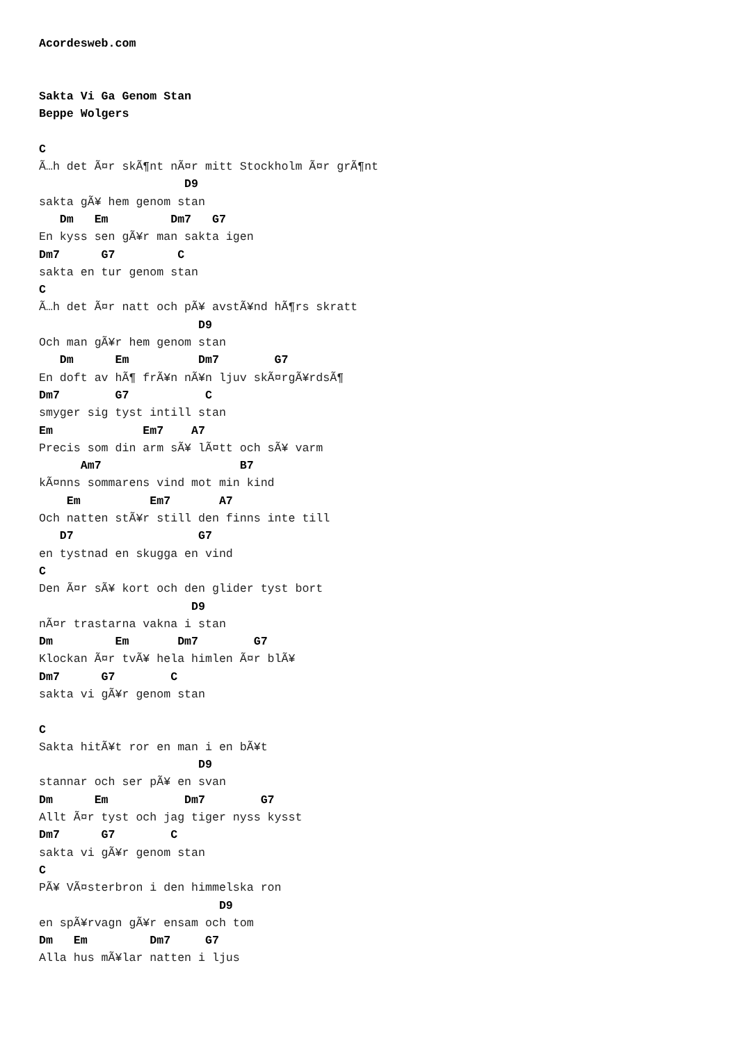Acordesweb.com


Sakta Vi Ga Genom Stan
Beppe Wolgers

C
Ã…h det Ã¤r skÃ¶nt nÃ¤r mitt Stockholm Ã¤r grÃ¶nt
                     D9
sakta gÃ¥ hem genom stan
   Dm   Em         Dm7   G7
En kyss sen gÃ¥r man sakta igen
Dm7      G7         C
sakta en tur genom stan
C
Ã…h det Ã¤r natt och pÃ¥ avstÃ¥nd hÃ¶rs skratt
                       D9
Och man gÃ¥r hem genom stan
   Dm      Em          Dm7        G7
En doft av hÃ¶ frÃ¥n nÃ¥n ljuv skÃ¤rgÃ¥rdsÃ¶
Dm7        G7           C
smyger sig tyst intill stan
Em             Em7    A7
Precis som din arm sÃ¥ lÃ¤tt och sÃ¥ varm
      Am7                    B7
kÃ¤nns sommarens vind mot min kind
    Em          Em7       A7
Och natten stÃ¥r still den finns inte till
   D7                  G7
en tystnad en skugga en vind
C
Den Ã¤r sÃ¥ kort och den glider tyst bort
                      D9
nÃ¤r trastarna vakna i stan
Dm         Em       Dm7        G7
Klockan Ã¤r tvÃ¥ hela himlen Ã¤r blÃ¥
Dm7      G7        C
sakta vi gÃ¥r genom stan

C
Sakta hitÃ¥t ror en man i en bÃ¥t
                       D9
stannar och ser pÃ¥ en svan
Dm      Em           Dm7        G7
Allt Ã¤r tyst och jag tiger nyss kysst
Dm7      G7        C
sakta vi gÃ¥r genom stan
C
PÃ¥ VÃ¤sterbron i den himmelska ron
                          D9
en spÃ¥rvagn gÃ¥r ensam och tom
Dm   Em         Dm7     G7
Alla hus mÃ¥lar natten i ljus